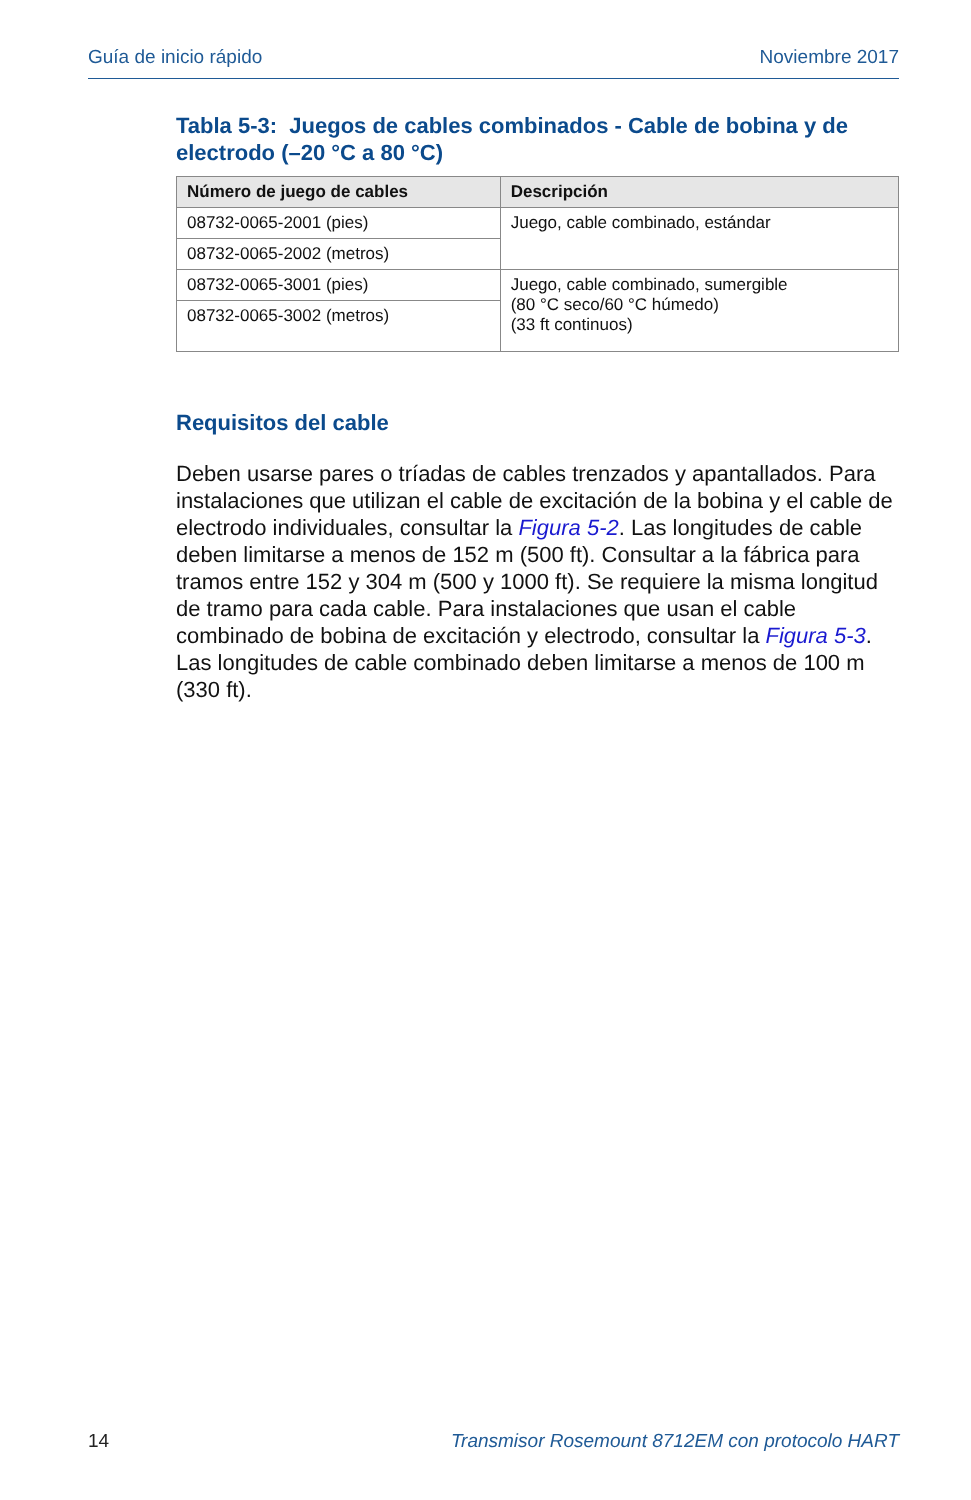Guía de inicio rápido Noviembre 2017
Tabla 5-3: Juegos de cables combinados - Cable de bobina y de electrodo (–20 °C a 80 °C)
| Número de juego de cables | Descripción |
| --- | --- |
| 08732-0065-2001 (pies) | Juego, cable combinado, estándar |
| 08732-0065-2002 (metros) | |
| 08732-0065-3001 (pies) | Juego, cable combinado, sumergible (80 °C seco/60 °C húmedo) (33 ft continuos) |
| 08732-0065-3002 (metros) | |
Requisitos del cable
Deben usarse pares o tríadas de cables trenzados y apantallados. Para instalaciones que utilizan el cable de excitación de la bobina y el cable de electrodo individuales, consultar la Figura 5-2. Las longitudes de cable deben limitarse a menos de 152 m (500 ft). Consultar a la fábrica para tramos entre 152 y 304 m (500 y 1000 ft). Se requiere la misma longitud de tramo para cada cable. Para instalaciones que usan el cable combinado de bobina de excitación y electrodo, consultar la Figura 5-3. Las longitudes de cable combinado deben limitarse a menos de 100 m (330 ft).
14 Transmisor Rosemount 8712EM con protocolo HART